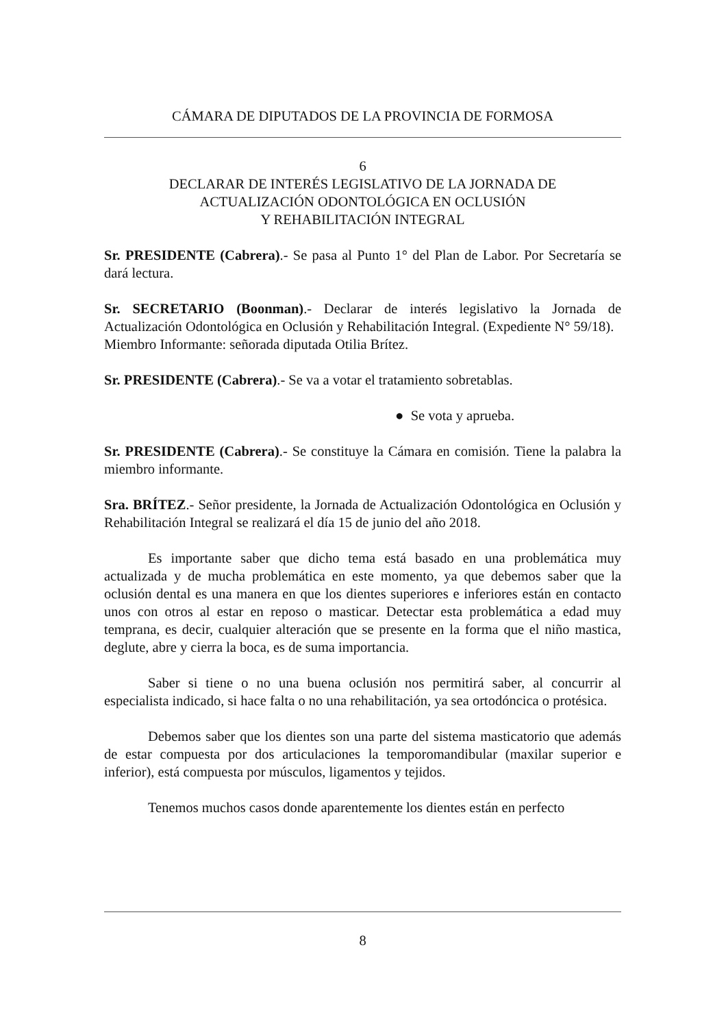CÁMARA DE DIPUTADOS DE LA PROVINCIA DE FORMOSA
6
DECLARAR DE INTERÉS LEGISLATIVO DE LA JORNADA DE
ACTUALIZACIÓN ODONTOLÓGICA EN OCLUSIÓN
Y REHABILITACIÓN INTEGRAL
Sr. PRESIDENTE (Cabrera).- Se pasa al Punto 1° del Plan de Labor. Por Secretaría se dará lectura.
Sr. SECRETARIO (Boonman).- Declarar de interés legislativo la Jornada de Actualización Odontológica en Oclusión y Rehabilitación Integral. (Expediente N° 59/18).
Miembro Informante: señorada diputada Otilia Brítez.
Sr. PRESIDENTE (Cabrera).- Se va a votar el tratamiento sobretablas.
● Se vota y aprueba.
Sr. PRESIDENTE (Cabrera).- Se constituye la Cámara en comisión. Tiene la palabra la miembro informante.
Sra. BRÍTEZ.- Señor presidente, la Jornada de Actualización Odontológica en Oclusión y Rehabilitación Integral se realizará el día 15 de junio del año 2018.
Es importante saber que dicho tema está basado en una problemática muy actualizada y de mucha problemática en este momento, ya que debemos saber que la oclusión dental es una manera en que los dientes superiores e inferiores están en contacto unos con otros al estar en reposo o masticar. Detectar esta problemática a edad muy temprana, es decir, cualquier alteración que se presente en la forma que el niño mastica, deglute, abre y cierra la boca, es de suma importancia.
Saber si tiene o no una buena oclusión nos permitirá saber, al concurrir al especialista indicado, si hace falta o no una rehabilitación, ya sea ortodóncica o protésica.
Debemos saber que los dientes son una parte del sistema masticatorio que además de estar compuesta por dos articulaciones la temporomandibular (maxilar superior e inferior), está compuesta por músculos, ligamentos y tejidos.
Tenemos muchos casos donde aparentemente los dientes están en perfecto
8